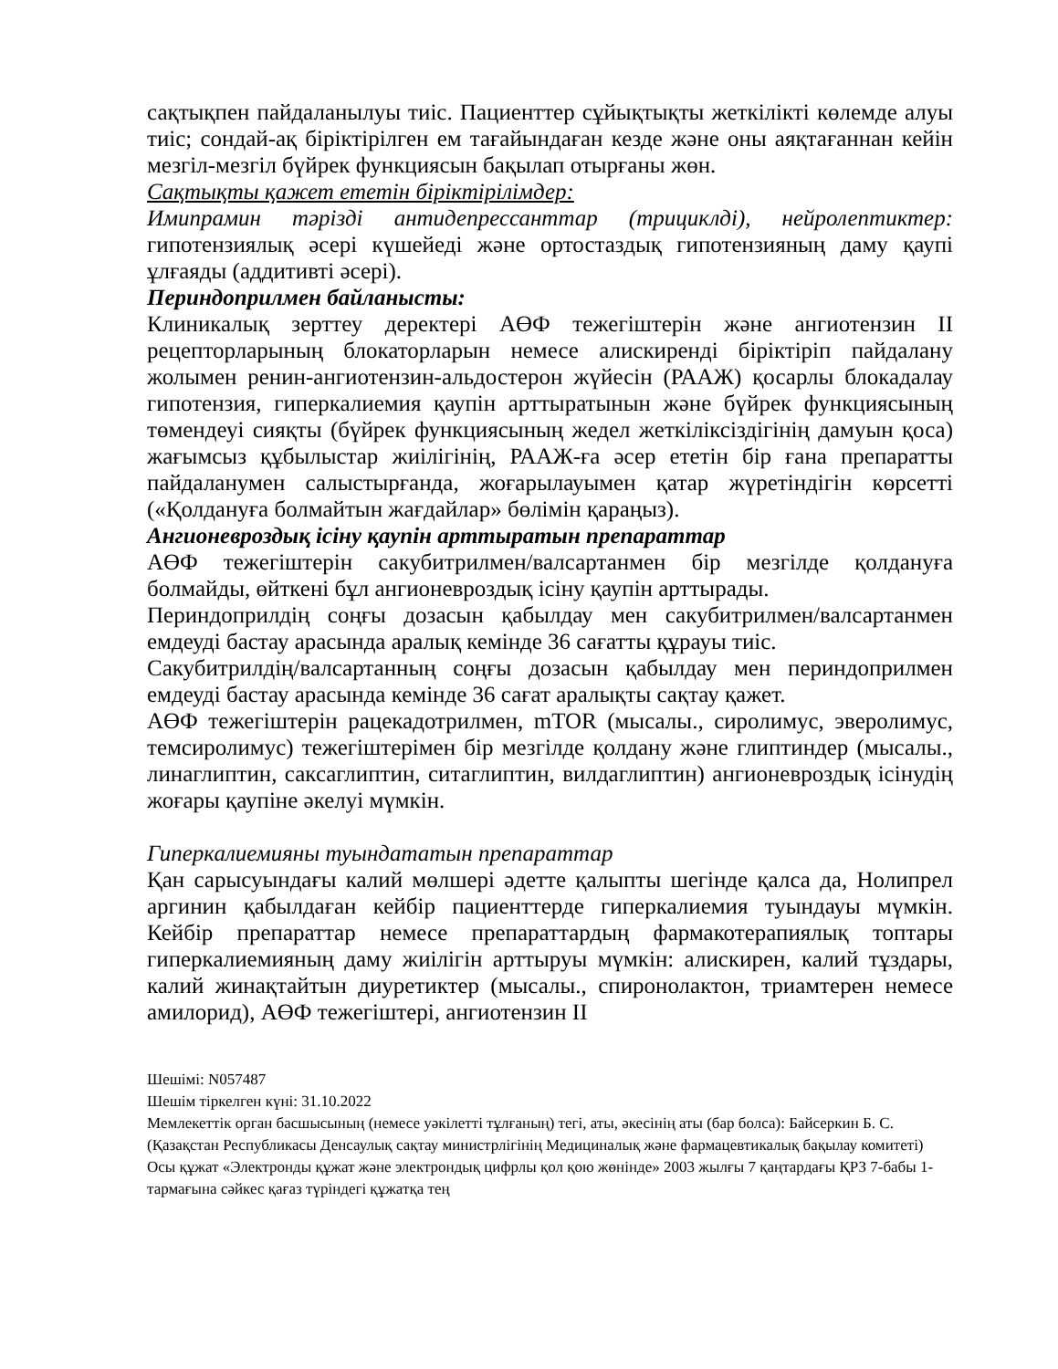сақтықпен пайдаланылуы тиіс. Пациенттер сұйықтықты жеткілікті көлемде алуы тиіс; сондай-ақ біріктірілген ем тағайындаған кезде және оны аяқтағаннан кейін мезгіл-мезгіл бүйрек функциясын бақылап отырғаны жөн.
Сақтықты қажет ететін біріктірілімдер:
Имипрамин тәрізді антидепрессанттар (трициклді), нейролептиктер: гипотензиялық әсері күшейеді және ортостаздық гипотензияның даму қаупі ұлғаяды (аддитивті әсері).
Периндоприлмен байланысты:
Клиникалық зерттеу деректері АӨФ тежегіштерін және ангиотензин II рецепторларының блокаторларын немесе алискиренді біріктіріп пайдалану жолымен ренин-ангиотензин-альдостерон жүйесін (РААЖ) қосарлы блокадалау гипотензия, гиперкалиемия қаупін арттыратынын және бүйрек функциясының төмендеуі сияқты (бүйрек функциясының жедел жеткіліксіздігінің дамуын қоса) жағымсыз құбылыстар жиілігінің, РААЖ-ға әсер ететін бір ғана препаратты пайдаланумен салыстырғанда, жоғарылауымен қатар жүретіндігін көрсетті («Қолдануға болмайтын жағдайлар» бөлімін қараңыз).
Ангионевроздық ісіну қаупін арттыратын препараттар
АӨФ тежегіштерін сакубитрилмен/валсартанмен бір мезгілде қолдануға болмайды, өйткені бұл ангионевроздық ісіну қаупін арттырады.
Периндоприлдің соңғы дозасын қабылдау мен сакубитрилмен/валсартанмен емдеуді бастау арасында аралық кемінде 36 сағатты құрауы тиіс.
Сакубитрилдің/валсартанның соңғы дозасын қабылдау мен периндоприлмен емдеуді бастау арасында кемінде 36 сағат аралықты сақтау қажет.
АӨФ тежегіштерін рацекадотрилмен, mTOR (мысалы., сиролимус, эверолимус, темсиролимус) тежегіштерімен бір мезгілде қолдану және глиптиндер (мысалы., линаглиптин, саксаглиптин, ситаглиптин, вилдаглиптин) ангионевроздық ісінудің жоғары қаупіне әкелуі мүмкін.
Гиперкалиемияны туындататын препараттар
Қан сарысуындағы калий мөлшері әдетте қалыпты шегінде қалса да, Нолипрел аргинин қабылдаған кейбір пациенттерде гиперкалиемия туындауы мүмкін. Кейбір препараттар немесе препараттардың фармакотерапиялық топтары гиперкалиемияның даму жиілігін арттыруы мүмкін: алискирен, калий тұздары, калий жинақтайтын диуретиктер (мысалы., спиронолактон, триамтерен немесе амилорид), АӨФ тежегіштері, ангиотензин II
Шешімі: N057487
Шешім тіркелген күні: 31.10.2022
Мемлекеттік орган басшысының (немесе уәкілетті тұлғаның) тегі, аты, әкесінің аты (бар болса): Байсеркин Б. С.
(Қазақстан Республикасы Денсаулық сақтау министрлігінің Медициналық және фармацевтикалық бақылау комитеті)
Осы құжат «Электронды құжат және электрондық цифрлы қол қою жөнінде» 2003 жылғы 7 қаңтардағы ҚРЗ 7-бабы 1-тармағына сәйкес қағаз түріндегі құжатқа тең